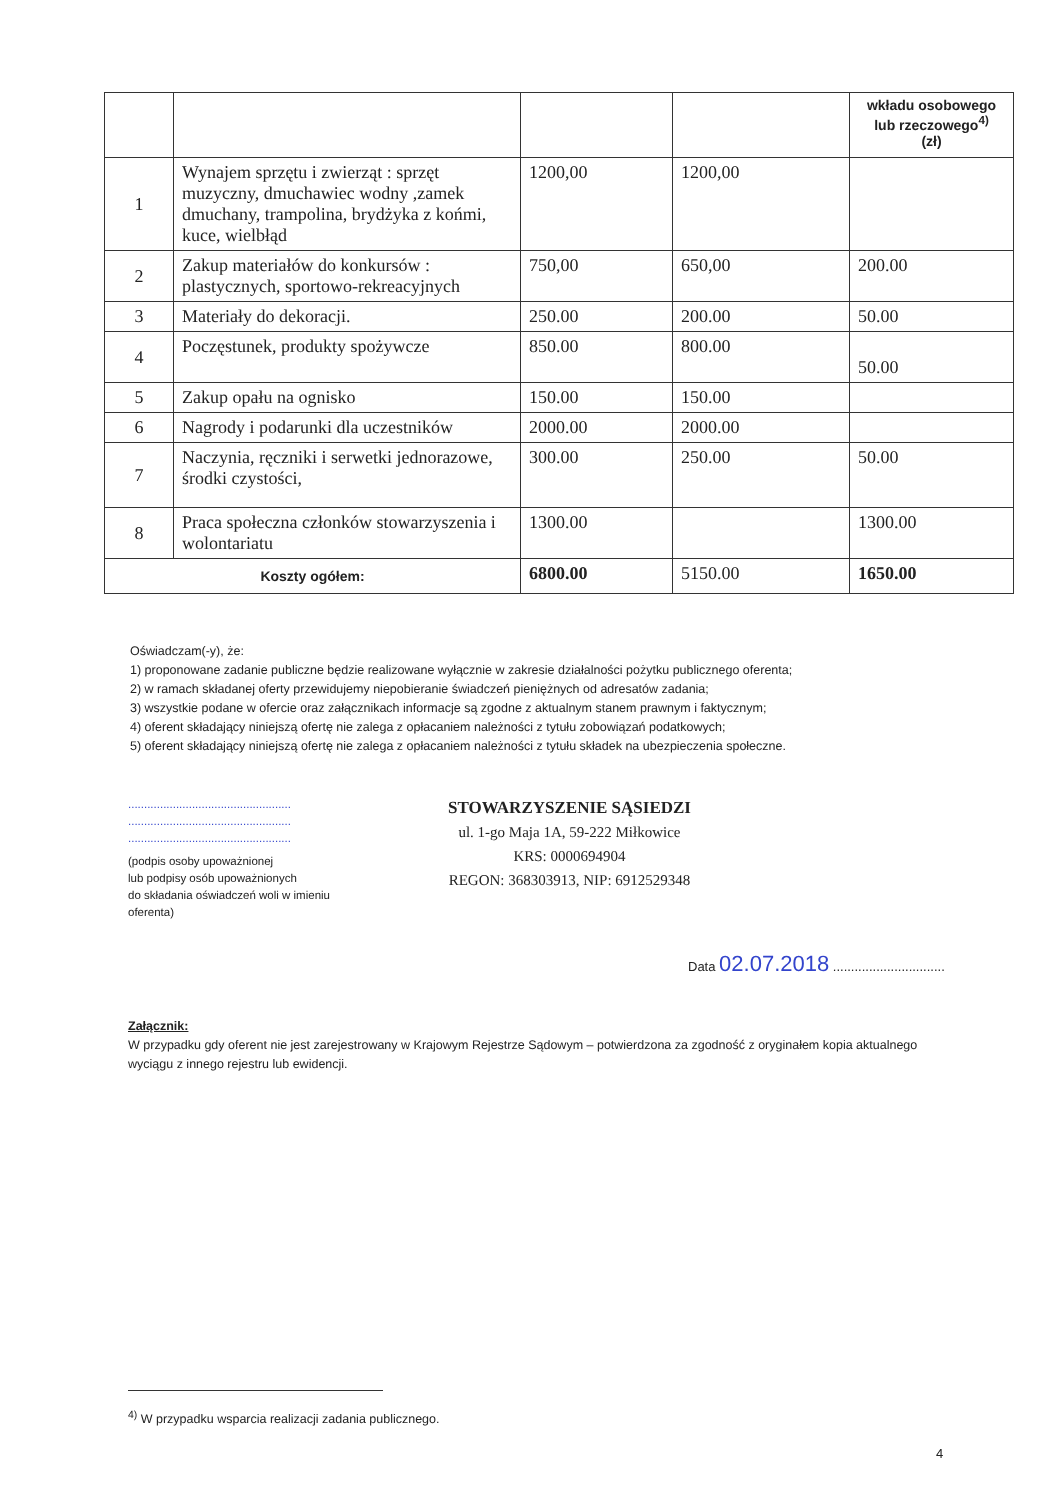| | | | | wkładu osobowego lub rzeczowego<sup>4)</sup> (zł) |
| 1 | Wynajem sprzętu i zwierząt : sprzęt muzyczny, dmuchawiec wodny ,zamek dmuchany, trampolina, bryd­żyka z końmi, kuce, wielbłąd | 1200,00 | 1200,00 | |
| 2 | Zakup materiałów do konkursów : plastycznych, sportowo-rekreacyjnych | 750,00 | 650,00 | 200.00 |
| 3 | Materiały do dekoracji. | 250.00 | 200.00 | 50.00 |
| 4 | Poczęstunek, produkty spożywcze | 850.00 | 800.00 | 50.00 |
| 5 | Zakup opału na ognisko | 150.00 | 150.00 | |
| 6 | Nagrody i podarunki dla uczestników | 2000.00 | 2000.00 | |
| 7 | Naczynia, ręczniki i serwetki jednorazowe, środki czystości, | 300.00 | 250.00 | 50.00 |
| 8 | Praca społeczna członków stowarzyszenia i wolontariatu | 1300.00 | | 1300.00 |
| Koszty ogółem: | | 6800.00 | 5150.00 | 1650.00 |
Oświadczam(-y), że:
1) proponowane zadanie publiczne będzie realizowane wyłącznie w zakresie działalności pożytku publicznego oferenta;
2) w ramach składanej oferty przewidujemy niepobieranie świadczeń pieniężnych od adresatów zadania;
3) wszystkie podane w ofercie oraz załącznikach informacje są zgodne z aktualnym stanem prawnym i faktycznym;
4) oferent składający niniejszą ofertę nie zalega z opłacaniem należności z tytułu zobowiązań podatkowych;
5) oferent składający niniejszą ofertę nie zalega z opłacaniem należności z tytułu składek na ubezpieczenia społeczne.
...................................................
...................................................
...................................................
(podpis osoby upoważnionej
lub podpisy osób upoważnionych
do składania oświadczeń woli w imieniu
oferenta)
STOWARZYSZENIE SĄSIEDZI
ul. 1-go Maja 1A, 59-222 Miłkowice
KRS: 0000694904
REGON: 368303913, NIP: 6912529348
Data 02.07.2018 ...............................
Załącznik:
W przypadku gdy oferent nie jest zarejestrowany w Krajowym Rejestrze Sądowym – potwierdzona za zgodność z oryginałem kopia aktualnego wyciągu z innego rejestru lub ewidencji.
<sup>4)</sup> W przypadku wsparcia realizacji zadania publicznego.
4